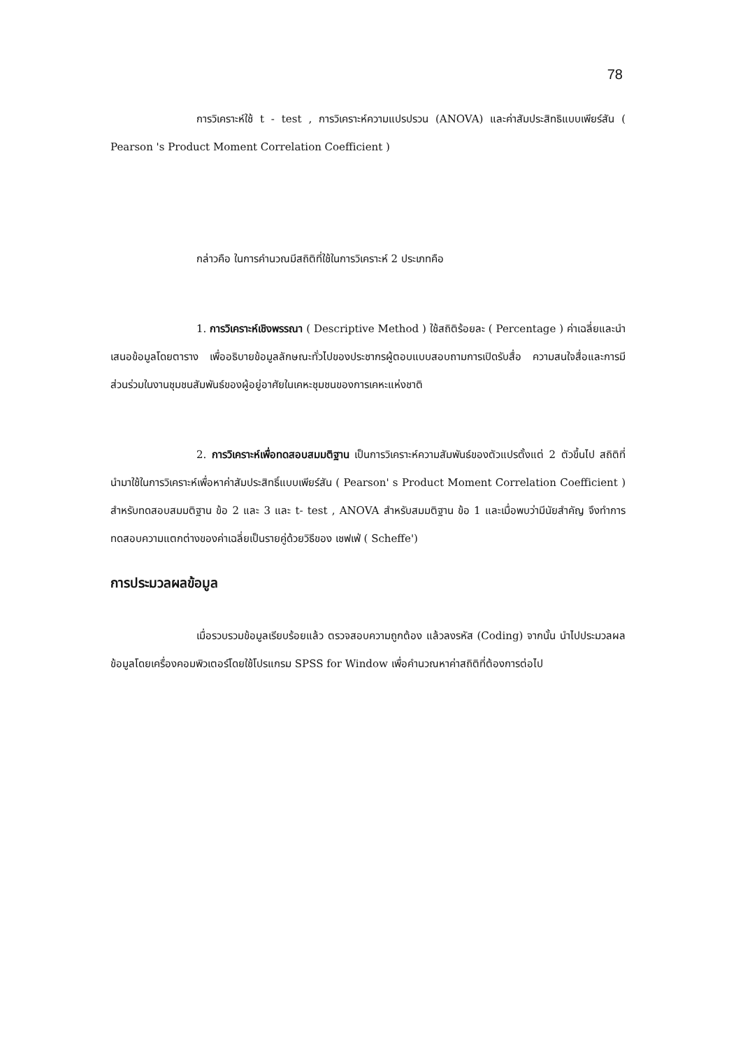78
การวิเคราะห์ใช้ t - test , การวิเคราะห์ความแปรปรวน (ANOVA) และค่าสัมประสิทธิแบบเพียร์สัน ( Pearson 's Product Moment Correlation Coefficient )
กล่าวคือ ในการคำนวณมีสถิติที่ใช้ในการวิเคราะห์ 2 ประเภทคือ
1. การวิเคราะห์เชิงพรรณา ( Descriptive Method ) ใช้สถิติร้อยละ ( Percentage ) ค่าเฉลี่ยและนำเสนอข้อมูลโดยตาราง เพื่ออธิบายข้อมูลลักษณะทั่วไปของประชากรผู้ตอบแบบสอบถามการเปิดรับสื่อ ความสนใจสื่อและการมีส่วนร่วมในงานชุมชนสัมพันธ์ของผู้อยู่อาศัยในเคหะชุมชนของการเคหะแห่งชาติ
2. การวิเคราะห์เพื่อทดสอบสมมติฐาน เป็นการวิเคราะห์ความสัมพันธ์ของตัวแปรตั้งแต่ 2 ตัวขึ้นไป สถิติที่นำมาใช้ในการวิเคราะห์เพื่อหาค่าสัมประสิทธิ์แบบเพียร์สัน ( Pearson' s Product Moment Correlation Coefficient ) สำหรับทดสอบสมมติฐาน ข้อ 2 และ 3 และ t- test , ANOVA สำหรับสมมติฐาน ข้อ 1 และเมื่อพบว่ามีนัยสำคัญ จึงทำการทดสอบความแตกต่างของค่าเฉลี่ยเป็นรายคู่ด้วยวิธีของ เชฟเฟ่ ( Scheffe')
การประมวลผลข้อมูล
เมื่อรวบรวมข้อมูลเรียบร้อยแล้ว ตรวจสอบความถูกต้อง แล้วลงรหัส (Coding) จากนั้น นำไปประมวลผลข้อมูลโดยเครื่องคอมพิวเตอร์โดยใช้โปรแกรม SPSS for Window เพื่อคำนวณหาค่าสถิติที่ต้องการต่อไป